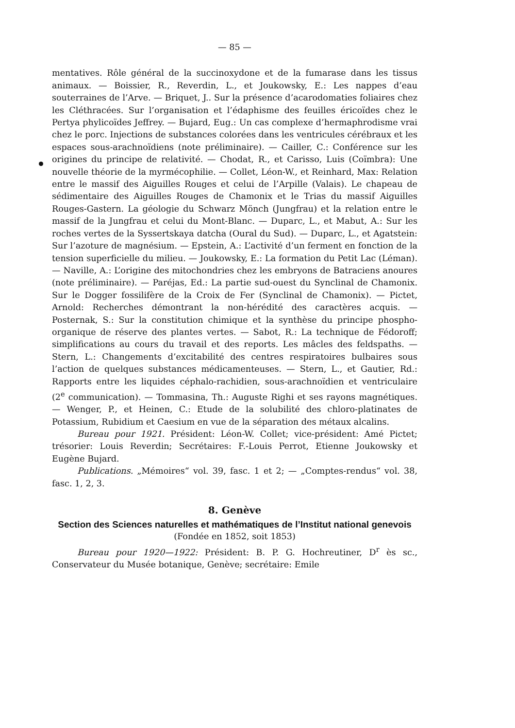— 85 —
mentatives. Rôle général de la succinoxydone et de la fumarase dans les tissus animaux. — Boissier, R., Reverdin, L., et Joukowsky, E.: Les nappes d’eau souterraines de l’Arve. — Briquet, J.. Sur la présence d’acarodomaties foliaires chez les Cléthracées. Sur l’organisation et l’édaphisme des feuilles éricoïdes chez le Pertya phylicoïdes Jeffrey. — Bujard, Eug.: Un cas complexe d’hermaphrodisme vrai chez le porc. Injections de substances colorées dans les ventricules cérébraux et les espaces sous-arachnoïdiens (note préliminaire). — Cailler, C.: Conférence sur les origines du principe de relativité. — Chodat, R., et Carisso, Luis (Coïmbra): Une nouvelle théorie de la myrmécophilie. — Collet, Léon-W., et Reinhard, Max: Relation entre le massif des Aiguilles Rouges et celui de l’Arpille (Valais). Le chapeau de sédimentaire des Aiguilles Rouges de Chamonix et le Trias du massif Aiguilles Rouges-Gastern. La géologie du Schwarz Mönch (Jungfrau) et la relation entre le massif de la Jungfrau et celui du Mont-Blanc. — Duparc, L., et Mabut, A.: Sur les roches vertes de la Syssertskaya datcha (Oural du Sud). — Duparc, L., et Agatstein: Sur l’azoture de magnésium. — Epstein, A.: L’activité d’un ferment en fonction de la tension superficielle du milieu. — Joukowsky, E.: La formation du Petit Lac (Léman). — Naville, A.: L’origine des mitochondries chez les embryons de Batraciens anoures (note préliminaire). — Paréjas, Ed.: La partie sud-ouest du Synclinal de Chamonix. Sur le Dogger fossilifère de la Croix de Fer (Synclinal de Chamonix). — Pictet, Arnold: Recherches démontrant la non-hérédité des caractères acquis. — Posternak, S.: Sur la constitution chimique et la synthèse du principe phospho-organique de réserve des plantes vertes. — Sabot, R.: La technique de Fédoroff; simplifications au cours du travail et des reports. Les mâcles des feldspaths. — Stern, L.: Changements d’excitabilité des centres respiratoires bulbaires sous l’action de quelques substances médicamenteuses. — Stern, L., et Gautier, Rd.: Rapports entre les liquides céphalo-rachidien, sous-arachnoïdien et ventriculaire (2<sup>e</sup> communication). — Tommasina, Th.: Auguste Righi et ses rayons magnétiques. — Wenger, P., et Heinen, C.: Etude de la solubilité des chloro-platinates de Potassium, Rubidium et Caesium en vue de la séparation des métaux alcalins.
Bureau pour 1921. Président: Léon-W. Collet; vice-président: Amé Pictet; trésorier: Louis Reverdin; Secrétaires: F.-Louis Perrot, Etienne Joukowsky et Eugène Bujard.
Publications. „Mémoires“ vol. 39, fasc. 1 et 2; — „Comptes-rendus“ vol. 38, fasc. 1, 2, 3.
8. Genève
Section des Sciences naturelles et mathématiques de l’Institut national genevois
(Fondée en 1852, soit 1853)
Bureau pour 1920—1922: Président: B. P. G. Hochreutiner, D<sup>r</sup> ès sc., Conservateur du Musée botanique, Genève; secrétaire: Emile